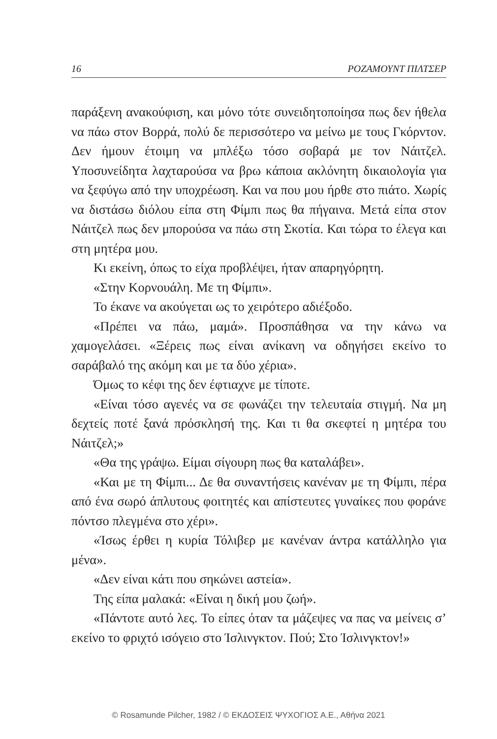16 ΡΟΖΑΜΟΥΝΤ ΠΙΛΤΣΕΡ
παράξενη ανακούφιση, και μόνο τότε συνειδητοποίησα πως δεν ήθελα να πάω στον Βορρά, πολύ δε περισσότερο να μείνω με τους Γκόρντον. Δεν ήμουν έτοιμη να μπλέξω τόσο σοβαρά με τον Νάιτζελ. Υποσυνείδητα λαχταρούσα να βρω κάποια ακλόνητη δικαιολογία για να ξεφύγω από την υποχρέωση. Και να που μου ήρθε στο πιάτο. Χωρίς να διστάσω διόλου είπα στη Φίμπι πως θα πήγαινα. Μετά είπα στον Νάιτζελ πως δεν μπορούσα να πάω στη Σκοτία. Και τώρα το έλεγα και στη μητέρα μου.
Κι εκείνη, όπως το είχα προβλέψει, ήταν απαρηγόρητη.
«Στην Κορνουάλη. Με τη Φίμπι».
Το έκανε να ακούγεται ως το χειρότερο αδιέξοδο.
«Πρέπει να πάω, μαμά». Προσπάθησα να την κάνω να χαμογελάσει. «Ξέρεις πως είναι ανίκανη να οδηγήσει εκείνο το σαράβαλό της ακόμη και με τα δύο χέρια».
Όμως το κέφι της δεν έφτιαχνε με τίποτε.
«Είναι τόσο αγενές να σε φωνάζει την τελευταία στιγμή. Να μη δεχτείς ποτέ ξανά πρόσκλησή της. Και τι θα σκεφτεί η μητέρα του Νάιτζελ;»
«Θα της γράψω. Είμαι σίγουρη πως θα καταλάβει».
«Και με τη Φίμπι... Δε θα συναντήσεις κανέναν με τη Φίμπι, πέρα από ένα σωρό άπλυτους φοιτητές και απίστευτες γυναίκες που φοράνε πόντσο πλεγμένα στο χέρι».
«Ίσως έρθει η κυρία Τόλιβερ με κανέναν άντρα κατάλληλο για μένα».
«Δεν είναι κάτι που σηκώνει αστεία».
Της είπα μαλακά: «Είναι η δική μου ζωή».
«Πάντοτε αυτό λες. Το είπες όταν τα μάζεψες να πας να μείνεις σ’ εκείνο το φριχτό ισόγειο στο Ίσλινγκτον. Πού; Στο Ίσλινγκτον!»
© Rosamunde Pilcher, 1982 / © ΕΚΔΟΣΕΙΣ ΨΥΧΟΓΙΟΣ Α.Ε., Αθήνα 2021